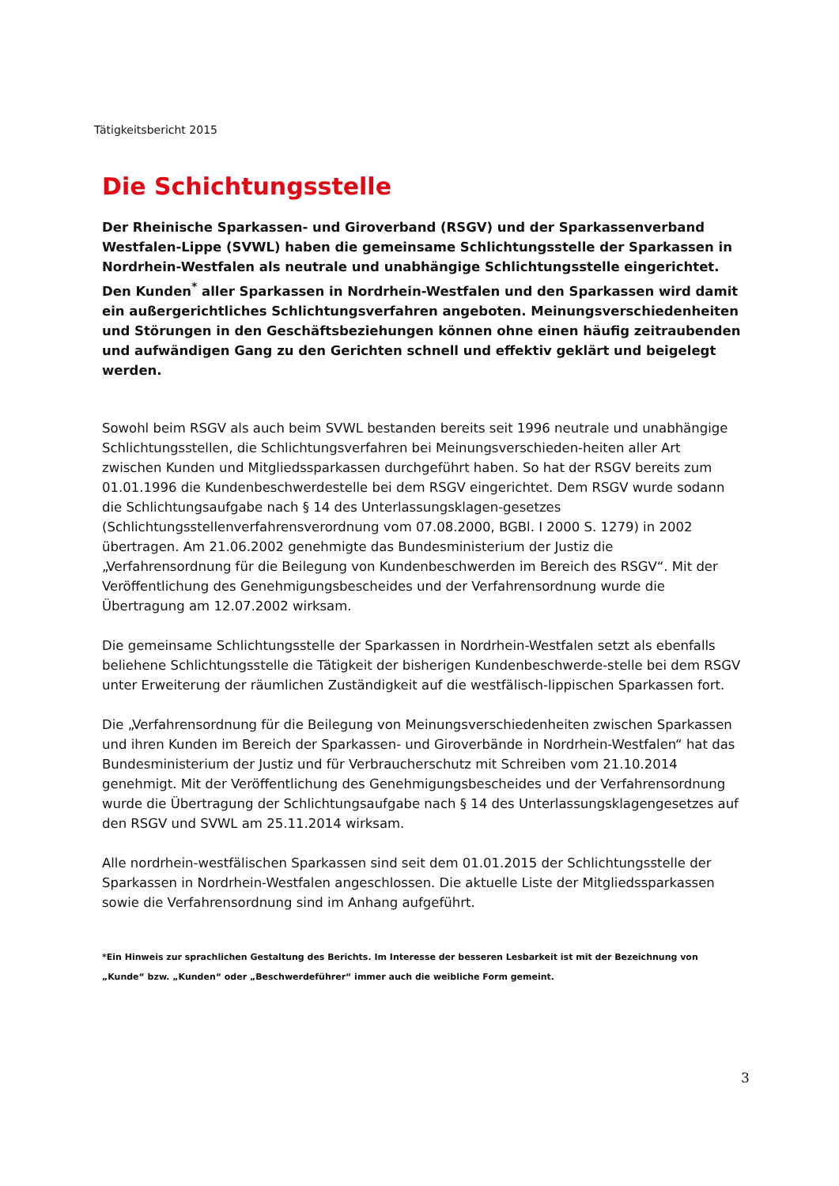Tätigkeitsbericht 2015
Die Schichtungsstelle
Der Rheinische Sparkassen- und Giroverband (RSGV) und der Sparkassenverband Westfalen-Lippe (SVWL) haben die gemeinsame Schlichtungsstelle der Sparkassen in Nordrhein-Westfalen als neutrale und unabhängige Schlichtungsstelle eingerichtet. Den Kunden<sup>*</sup> aller Sparkassen in Nordrhein-Westfalen und den Sparkassen wird damit ein außergerichtliches Schlichtungsverfahren angeboten. Meinungsverschiedenheiten und Störungen in den Geschäftsbeziehungen können ohne einen häufig zeitraubenden und aufwändigen Gang zu den Gerichten schnell und effektiv geklärt und beigelegt werden.
Sowohl beim RSGV als auch beim SVWL bestanden bereits seit 1996 neutrale und unabhängige Schlichtungsstellen, die Schlichtungsverfahren bei Meinungsverschieden-heiten aller Art zwischen Kunden und Mitgliedssparkassen durchgeführt haben. So hat der RSGV bereits zum 01.01.1996 die Kundenbeschwerdestelle bei dem RSGV eingerichtet. Dem RSGV wurde sodann die Schlichtungsaufgabe nach § 14 des Unterlassungsklagen-gesetzes (Schlichtungsstellenverfahrensverordnung vom 07.08.2000, BGBl. I 2000 S. 1279) in 2002 übertragen. Am 21.06.2002 genehmigte das Bundesministerium der Justiz die „Verfahrensordnung für die Beilegung von Kundenbeschwerden im Bereich des RSGV“. Mit der Veröffentlichung des Genehmigungsbescheides und der Verfahrensordnung wurde die Übertragung am 12.07.2002 wirksam.
Die gemeinsame Schlichtungsstelle der Sparkassen in Nordrhein-Westfalen setzt als ebenfalls beliehene Schlichtungsstelle die Tätigkeit der bisherigen Kundenbeschwerde-stelle bei dem RSGV unter Erweiterung der räumlichen Zuständigkeit auf die westfälisch-lippischen Sparkassen fort.
Die „Verfahrensordnung für die Beilegung von Meinungsverschiedenheiten zwischen Sparkassen und ihren Kunden im Bereich der Sparkassen- und Giroverbände in Nordrhein-Westfalen“ hat das Bundesministerium der Justiz und für Verbraucherschutz mit Schreiben vom 21.10.2014 genehmigt. Mit der Veröffentlichung des Genehmigungsbescheides und der Verfahrensordnung wurde die Übertragung der Schlichtungsaufgabe nach § 14 des Unterlassungsklagengesetzes auf den RSGV und SVWL am 25.11.2014 wirksam.
Alle nordrhein-westfälischen Sparkassen sind seit dem 01.01.2015 der Schlichtungsstelle der Sparkassen in Nordrhein-Westfalen angeschlossen. Die aktuelle Liste der Mitgliedssparkassen sowie die Verfahrensordnung sind im Anhang aufgeführt.
*Ein Hinweis zur sprachlichen Gestaltung des Berichts. Im Interesse der besseren Lesbarkeit ist mit der Bezeichnung von „Kunde“ bzw. „Kunden“ oder „Beschwerdeführer“ immer auch die weibliche Form gemeint.
3